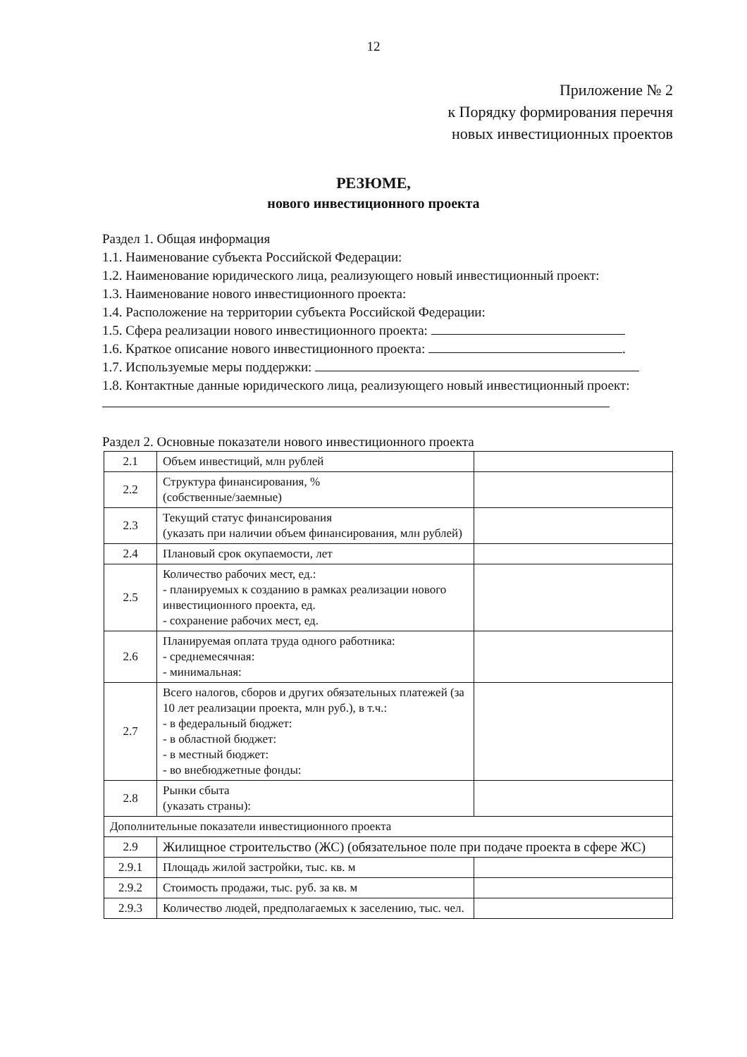12
Приложение № 2
к Порядку формирования перечня
новых инвестиционных проектов
РЕЗЮМЕ,
нового инвестиционного проекта
Раздел 1. Общая информация
1.1. Наименование субъекта Российской Федерации:
1.2. Наименование юридического лица, реализующего новый инвестиционный проект:
1.3. Наименование нового инвестиционного проекта:
1.4. Расположение на территории субъекта Российской Федерации:
1.5. Сфера реализации нового инвестиционного проекта:
1.6. Краткое описание нового инвестиционного проекта: .
1.7. Используемые меры поддержки:
1.8. Контактные данные юридического лица, реализующего новый инвестиционный проект:
Раздел 2. Основные показатели нового инвестиционного проекта
| 2.1 | Объем инвестиций, млн рублей | |
| 2.2 | Структура финансирования, % (собственные/заемные) | |
| 2.3 | Текущий статус финансирования (указать при наличии объем финансирования, млн рублей) | |
| 2.4 | Плановый срок окупаемости, лет | |
| 2.5 | Количество рабочих мест, ед.: - планируемых к созданию в рамках реализации нового инвестиционного проекта, ед. - сохранение рабочих мест, ед. | |
| 2.6 | Планируемая оплата труда одного работника: - среднемесячная: - минимальная: | |
| 2.7 | Всего налогов, сборов и других обязательных платежей (за 10 лет реализации проекта, млн руб.), в т.ч.: - в федеральный бюджет: - в областной бюджет: - в местный бюджет: - во внебюджетные фонды: | |
| 2.8 | Рынки сбыта (указать страны): | |
| Дополнительные показатели инвестиционного проекта | | |
| 2.9 | Жилищное строительство (ЖС) (обязательное поле при подаче проекта в сфере ЖС) | |
| 2.9.1 | Площадь жилой застройки, тыс. кв. м | |
| 2.9.2 | Стоимость продажи, тыс. руб. за кв. м | |
| 2.9.3 | Количество людей, предполагаемых к заселению, тыс. чел. | |